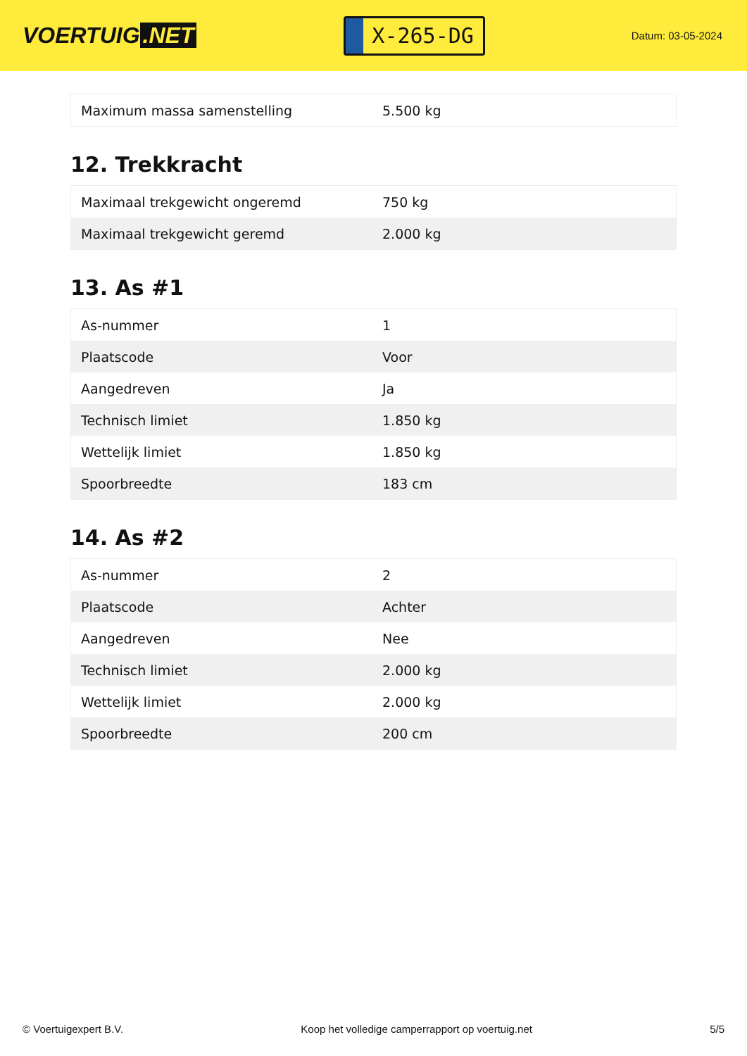VOERTUIG.NET
X-265-DG
Datum: 03-05-2024
| Maximum massa samenstelling | 5.500 kg |
12. Trekkracht
| Maximaal trekgewicht ongeremd | 750 kg |
| Maximaal trekgewicht geremd | 2.000 kg |
13. As #1
| As-nummer | 1 |
| Plaatscode | Voor |
| Aangedreven | Ja |
| Technisch limiet | 1.850 kg |
| Wettelijk limiet | 1.850 kg |
| Spoorbreedte | 183 cm |
14. As #2
| As-nummer | 2 |
| Plaatscode | Achter |
| Aangedreven | Nee |
| Technisch limiet | 2.000 kg |
| Wettelijk limiet | 2.000 kg |
| Spoorbreedte | 200 cm |
© Voertuigexpert B.V. Koop het volledige camperrapport op voertuig.net 5/5